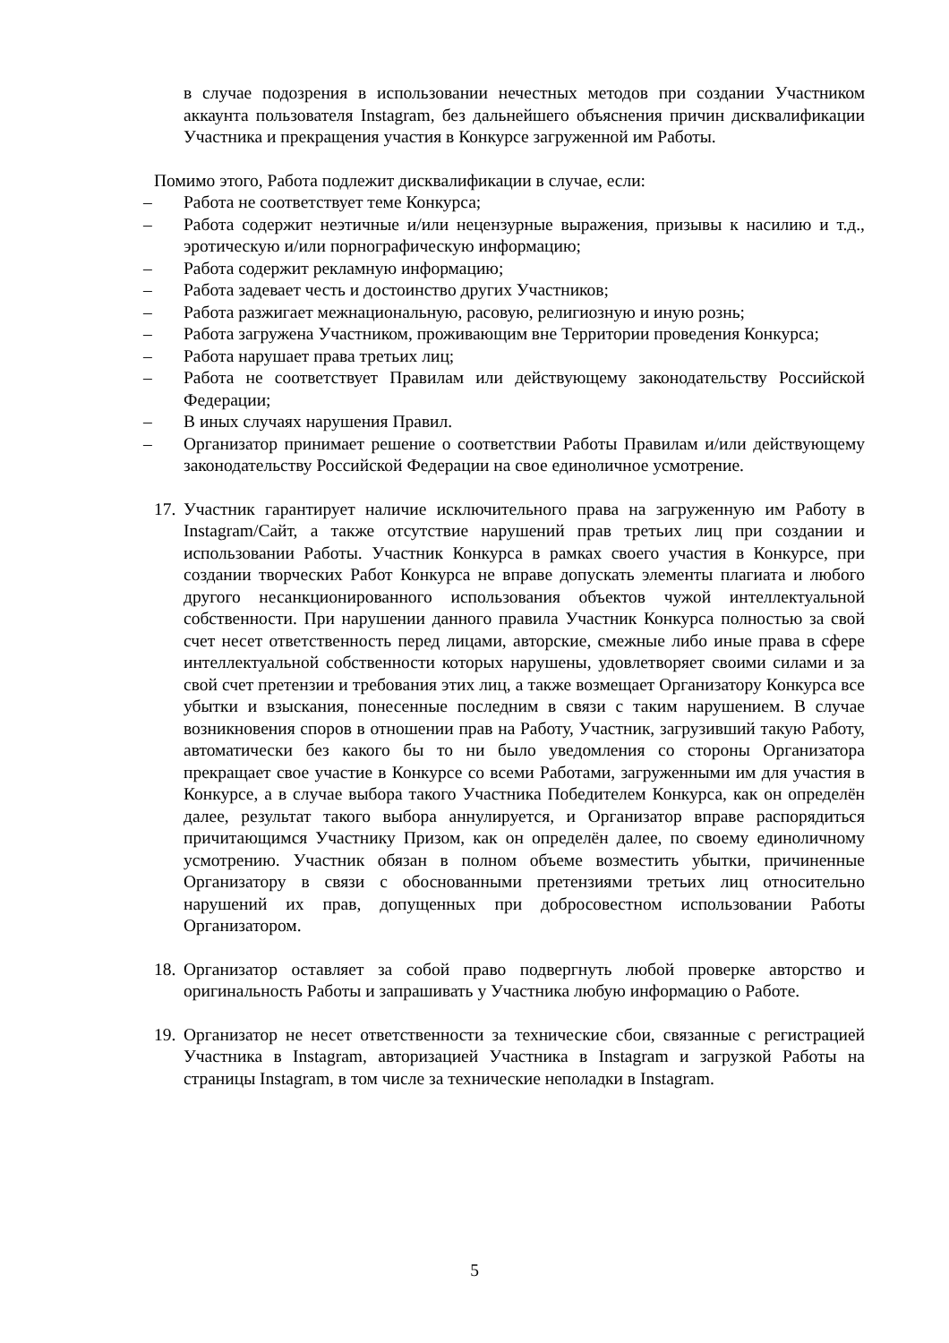в случае подозрения в использовании нечестных методов при создании Участником аккаунта пользователя Instagram, без дальнейшего объяснения причин дисквалификации Участника и прекращения участия в Конкурсе загруженной им Работы.
Помимо этого, Работа подлежит дисквалификации в случае, если:
– Работа не соответствует теме Конкурса;
– Работа содержит неэтичные и/или нецензурные выражения, призывы к насилию и т.д., эротическую и/или порнографическую информацию;
– Работа содержит рекламную информацию;
– Работа задевает честь и достоинство других Участников;
– Работа разжигает межнациональную, расовую, религиозную и иную рознь;
– Работа загружена Участником, проживающим вне Территории проведения Конкурса;
– Работа нарушает права третьих лиц;
– Работа не соответствует Правилам или действующему законодательству Российской Федерации;
– В иных случаях нарушения Правил.
– Организатор принимает решение о соответствии Работы Правилам и/или действующему законодательству Российской Федерации на свое единоличное усмотрение.
17.
Участник гарантирует наличие исключительного права на загруженную им Работу в Instagram/Сайт, а также отсутствие нарушений прав третьих лиц при создании и использовании Работы. Участник Конкурса в рамках своего участия в Конкурсе, при создании творческих Работ Конкурса не вправе допускать элементы плагиата и любого другого несанкционированного использования объектов чужой интеллектуальной собственности. При нарушении данного правила Участник Конкурса полностью за свой счет несет ответственность перед лицами, авторские, смежные либо иные права в сфере интеллектуальной собственности которых нарушены, удовлетворяет своими силами и за свой счет претензии и требования этих лиц, а также возмещает Организатору Конкурса все убытки и взыскания, понесенные последним в связи с таким нарушением. В случае возникновения споров в отношении прав на Работу, Участник, загрузивший такую Работу, автоматически без какого бы то ни было уведомления со стороны Организатора прекращает свое участие в Конкурсе со всеми Работами, загруженными им для участия в Конкурсе, а в случае выбора такого Участника Победителем Конкурса, как он определён далее, результат такого выбора аннулируется, и Организатор вправе распорядиться причитающимся Участнику Призом, как он определён далее, по своему единоличному усмотрению. Участник обязан в полном объеме возместить убытки, причиненные Организатору в связи с обоснованными претензиями третьих лиц относительно нарушений их прав, допущенных при добросовестном использовании Работы Организатором.
18.
Организатор оставляет за собой право подвергнуть любой проверке авторство и оригинальность Работы и запрашивать у Участника любую информацию о Работе.
19.
Организатор не несет ответственности за технические сбои, связанные с регистрацией Участника в Instagram, авторизацией Участника в Instagram и загрузкой Работы на страницы Instagram, в том числе за технические неполадки в Instagram.
5